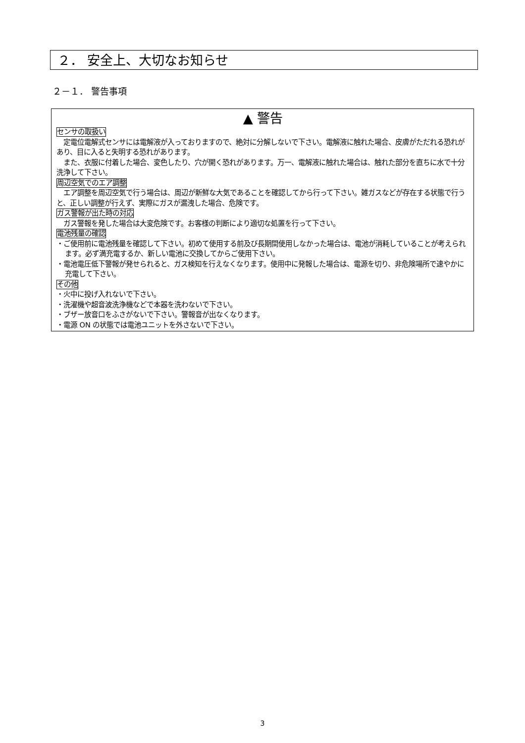２． 安全上、大切なお知らせ
２－１． 警告事項
▲ 警告
センサの取扱い
　定電位電解式センサには電解液が入っておりますので、絶対に分解しないで下さい。電解液に触れた場合、皮膚がただれる恐れがあり、目に入ると失明する恐れがあります。
　また、衣服に付着した場合、変色したり、穴が開く恐れがあります。万一、電解液に触れた場合は、触れた部分を直ちに水で十分洗浄して下さい。
周辺空気でのエア調整
　エア調整を周辺空気で行う場合は、周辺が新鮮な大気であることを確認してから行って下さい。雑ガスなどが存在する状態で行うと、正しい調整が行えず、実際にガスが漏洩した場合、危険です。
ガス警報が出た時の対応
　ガス警報を発した場合は大変危険です。お客様の判断により適切な処置を行って下さい。
電池残量の確認
・ご使用前に電池残量を確認して下さい。初めて使用する前及び長期間使用しなかった場合は、電池が消耗していることが考えられます。必ず満充電するか、新しい電池に交換してからご使用下さい。
・電池電圧低下警報が発せられると、ガス検知を行えなくなります。使用中に発報した場合は、電源を切り、非危険場所で速やかに充電して下さい。
その他
・火中に投げ入れないで下さい。
・洗濯機や超音波洗浄機などで本器を洗わないで下さい。
・ブザー放音口をふさがないで下さい。警報音が出なくなります。
・電源 ON の状態では電池ユニットを外さないで下さい。
3